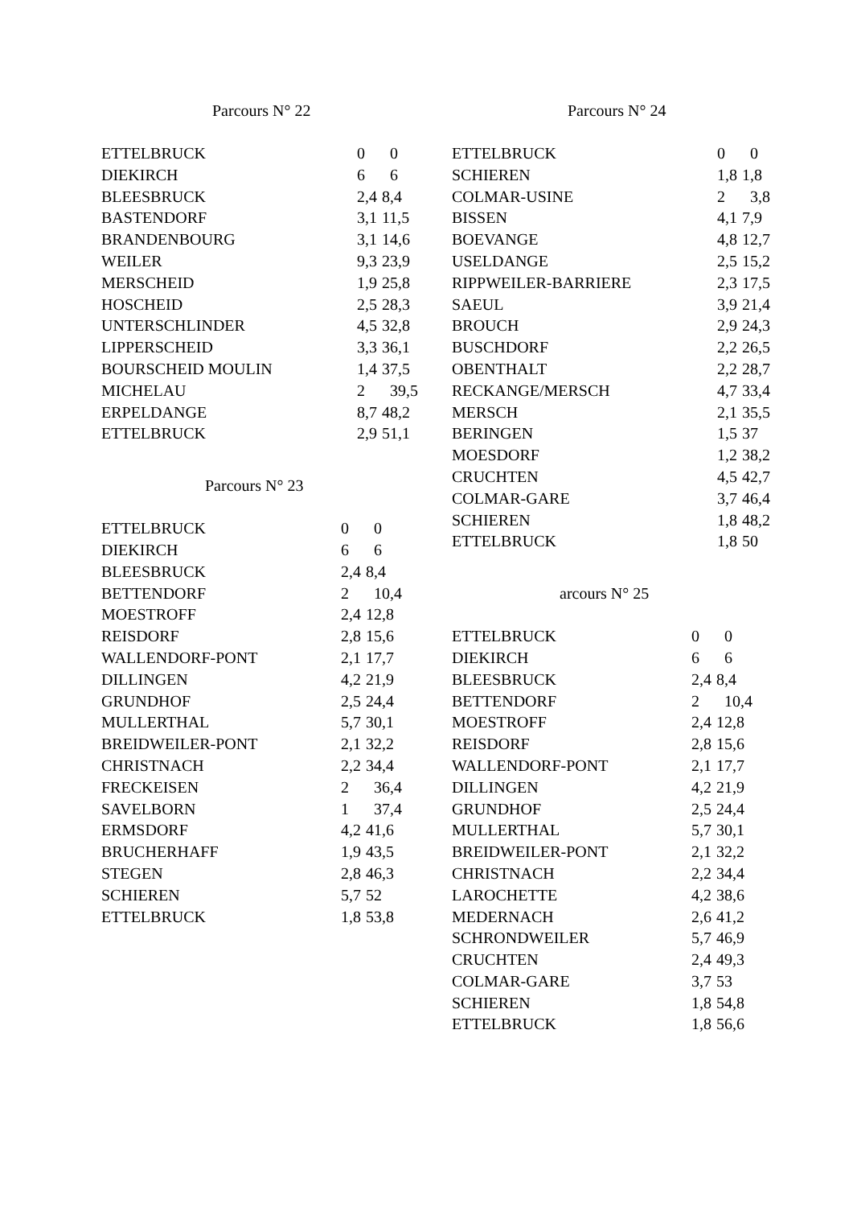Parcours N° 22
| ETTELBRUCK | 0 | 0 |
| DIEKIRCH | 6 | 6 |
| BLEESBRUCK | 2,4 | 8,4 |
| BASTENDORF | 3,1 | 11,5 |
| BRANDENBOURG | 3,1 | 14,6 |
| WEILER | 9,3 | 23,9 |
| MERSCHEID | 1,9 | 25,8 |
| HOSCHEID | 2,5 | 28,3 |
| UNTERSCHLINDER | 4,5 | 32,8 |
| LIPPERSCHEID | 3,3 | 36,1 |
| BOURSCHEID MOULIN | 1,4 | 37,5 |
| MICHELAU | 2 | 39,5 |
| ERPELDANGE | 8,7 | 48,2 |
| ETTELBRUCK | 2,9 | 51,1 |
Parcours N° 23
| ETTELBRUCK | 0 | 0 |
| DIEKIRCH | 6 | 6 |
| BLEESBRUCK | 2,4 | 8,4 |
| BETTENDORF | 2 | 10,4 |
| MOESTROFF | 2,4 | 12,8 |
| REISDORF | 2,8 | 15,6 |
| WALLENDORF-PONT | 2,1 | 17,7 |
| DILLINGEN | 4,2 | 21,9 |
| GRUNDHOF | 2,5 | 24,4 |
| MULLERTHAL | 5,7 | 30,1 |
| BREIDWEILER-PONT | 2,1 | 32,2 |
| CHRISTNACH | 2,2 | 34,4 |
| FRECKEISEN | 2 | 36,4 |
| SAVELBORN | 1 | 37,4 |
| ERMSDORF | 4,2 | 41,6 |
| BRUCHERHAFF | 1,9 | 43,5 |
| STEGEN | 2,8 | 46,3 |
| SCHIEREN | 5,7 | 52 |
| ETTELBRUCK | 1,8 | 53,8 |
Parcours N° 24
| ETTELBRUCK | 0 | 0 |
| SCHIEREN | 1,8 | 1,8 |
| COLMAR-USINE | 2 | 3,8 |
| BISSEN | 4,1 | 7,9 |
| BOEVANGE | 4,8 | 12,7 |
| USELDANGE | 2,5 | 15,2 |
| RIPPWEILER-BARRIERE | 2,3 | 17,5 |
| SAEUL | 3,9 | 21,4 |
| BROUCH | 2,9 | 24,3 |
| BUSCHDORF | 2,2 | 26,5 |
| OBENTHALT | 2,2 | 28,7 |
| RECKANGE/MERSCH | 4,7 | 33,4 |
| MERSCH | 2,1 | 35,5 |
| BERINGEN | 1,5 | 37 |
| MOESDORF | 1,2 | 38,2 |
| CRUCHTEN | 4,5 | 42,7 |
| COLMAR-GARE | 3,7 | 46,4 |
| SCHIEREN | 1,8 | 48,2 |
| ETTELBRUCK | 1,8 | 50 |
arcours N° 25
| ETTELBRUCK | 0 | 0 |
| DIEKIRCH | 6 | 6 |
| BLEESBRUCK | 2,4 | 8,4 |
| BETTENDORF | 2 | 10,4 |
| MOESTROFF | 2,4 | 12,8 |
| REISDORF | 2,8 | 15,6 |
| WALLENDORF-PONT | 2,1 | 17,7 |
| DILLINGEN | 4,2 | 21,9 |
| GRUNDHOF | 2,5 | 24,4 |
| MULLERTHAL | 5,7 | 30,1 |
| BREIDWEILER-PONT | 2,1 | 32,2 |
| CHRISTNACH | 2,2 | 34,4 |
| LAROCHETTE | 4,2 | 38,6 |
| MEDERNACH | 2,6 | 41,2 |
| SCHRONDWEILER | 5,7 | 46,9 |
| CRUCHTEN | 2,4 | 49,3 |
| COLMAR-GARE | 3,7 | 53 |
| SCHIEREN | 1,8 | 54,8 |
| ETTELBRUCK | 1,8 | 56,6 |